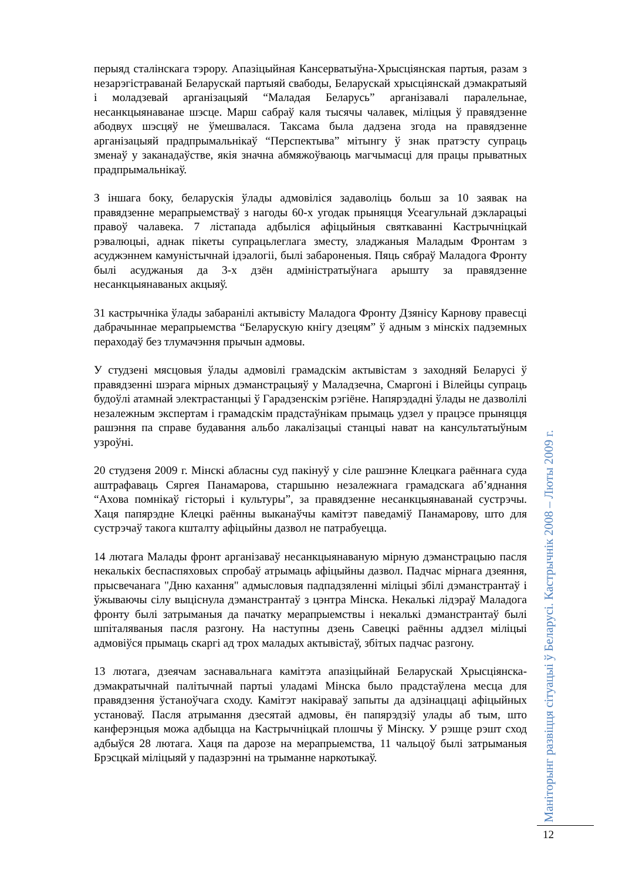перыяд сталінскага тэрору. Апазіцыйная Кансерватыўна-Хрысціянская партыя, разам з незарэгістраванай Беларускай партыяй свабоды, Беларускай хрысціянскай дэмакратыяй і моладзевай арганізацыяй “Маладая Беларусь” арганізавалі паралельнае, несанкцыянаванае шэсце. Марш сабраў каля тысячы чалавек, міліцыя ў правядзенне абодвух шэсцяў не ўмешвалася. Таксама была дадзена згода на правядзенне арганізацыяй прадпрымальнікаў “Перспектыва” мітынгу ў знак пратэсту супраць зменаў у заканадаўстве, якія значна абмяжоўваюць магчымасці для працы прыватных прадпрымальнікаў.
З іншага боку, беларускія ўлады адмовіліся задаволіць больш за 10 заявак на правядзенне мерапрыемстваў з нагоды 60-х угодак прыняцця Усеагульнай дэкларацыі правоў чалавека. 7 лістапада адбыліся афіцыйныя святкаванні Кастрычніцкай рэвалюцыі, аднак пікеты супрацьлеглага зместу, зладжаныя Маладым Фронтам з асуджэннем камуністычнай ідэалогіі, былі забароненыя. Пяць сябраў Маладога Фронту былі асуджаныя да 3-х дзён адміністратыўнага арышту за правядзенне несанкцыянаваных акцыяў.
31 кастрычніка ўлады забаранілі актывісту Маладога Фронту Дзяніcу Карнову правесці дабрачыннае мерапрыемства “Беларускую кнігу дзецям” ў адным з мінскіх падземных пераходаў без тлумачэння прычын адмовы.
У студзені мясцовыя ўлады адмовілі грамадскім актывістам з заходняй Беларусі ў правядзенні шэрага мірных дэманстрацыяў у Маладзечна, Смаргоні і Вілейцы супраць будоўлі атамнай электрастанцыі ў Гарадзенскім рэгіёне. Напярэдадні ўлады не дазволілі незалежным экспертам і грамадскім прадстаўнікам прымаць удзел у працэсе прыняцця рашэння па справе будавання альбо лакалізацыі станцыі нават на кансультатыўным узроўні.
20 студзеня 2009 г. Мінскі абласны суд пакінуў у сіле рашэнне Клецкага раённага суда аштрафаваць Сяргея Панамарова, старшыню незалежнага грамадскага аб’яднання “Ахова помнікаў гісторыі і культуры”, за правядзенне несанкцыянаванай сустрэчы. Хаця папярэдне Клецкі раённы выканаўчы камітэт паведаміў Панамарову, што для сустрэчаў такога кшталту афіцыйны дазвол не патрабуецца.
14 лютага Малады фронт арганізаваў несанкцыянаваную мірную дэманстрацыю пасля некалькіх беспаспяховых спробаў атрымаць афіцыйны дазвол. Падчас мірнага дзеяння, прысвечанага "Дню кахання" адмысловыя падпадзяленні міліцыі збілі дэманстрантаў і ўжываючы сілу выціснула дэманстрантаў з цэнтра Мінска. Некалькі лідэраў Маладога фронту былі затрыманыя да пачатку мерапрыемствы і некалькі дэманстрантаў былі шпіталяваныя пасля разгону. На наступны дзень Савецкі раённы аддзел міліцыі адмовіўся прымаць скаргі ад трох маладых актывістаў, збітых падчас разгону.
13 лютага, дзеячам заснавальнага камітэта апазіцыйнай Беларускай Хрысціянска- дэмакратычнай палітычнай партыі уладамі Мінска было прадстаўлена месца для правядзення ўстаноўчага сходу. Камітэт накіраваў запыты да адзінаццаці афіцыйных установаў. Пасля атрымання дзесятай адмовы, ён папярэдзіў улады аб тым, што канферэнцыя можа адбыцца на Кастрычніцкай плошчы ў Мінску. У рэшце рэшт сход адбыўся 28 лютага. Хаця па дарозе на мерапрыемства, 11 чальцоў былі затрыманыя Брэсцкай міліцыяй у падазрэнні на трыманне наркотыкаў.
Маніторынг развіцця сітуацыі ў Беларусі. Кастрычнік 2008 – Люты 2009 г.
12